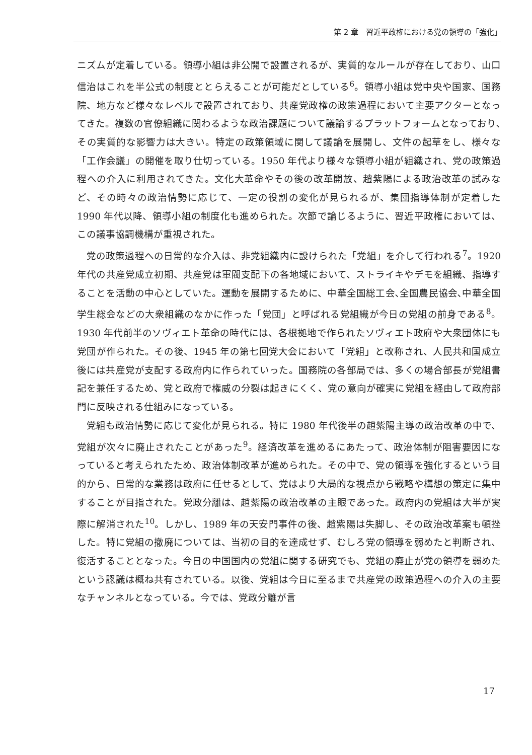第 2 章　習近平政権における党の領導の「強化」
ニズムが定着している。領導小組は非公開で設置されるが、実質的なルールが存在しており、山口信治はこれを半公式の制度ととらえることが可能だとしている<sup>6</sup>。領導小組は党中央や国家、国務院、地方など様々なレベルで設置されており、共産党政権の政策過程において主要アクターとなってきた。複数の官僚組織に関わるような政治課題について議論するプラットフォームとなっており､その実質的な影響力は大きい。特定の政策領域に関して議論を展開し、文件の起草をし、様々な「工作会議」の開催を取り仕切っている。1950 年代より様々な領導小組が組織され、党の政策過程への介入に利用されてきた。文化大革命やその後の改革開放、趙紫陽による政治改革の試みなど、その時々の政治情勢に応じて、一定の役割の変化が見られるが、集団指導体制が定着した 1990 年代以降、領導小組の制度化も進められた。次節で論じるように、習近平政権においては、この議事協調機構が重視された。
党の政策過程への日常的な介入は、非党組織内に設けられた「党組」を介して行われる<sup>7</sup>。1920 年代の共産党成立初期、共産党は軍閥支配下の各地域において、ストライキやデモを組織、指導することを活動の中心としていた。運動を展開するために、中華全国総工会､全国農民協会､中華全国学生総会などの大衆組織のなかに作った「党団」と呼ばれる党組織が今日の党組の前身である<sup>8</sup>。1930 年代前半のソヴィエト革命の時代には、各根拠地で作られたソヴィエト政府や大衆団体にも党団が作られた。その後、1945 年の第七回党大会において「党組」と改称され、人民共和国成立後には共産党が支配する政府内に作られていった。国務院の各部局では、多くの場合部長が党組書記を兼任するため、党と政府で権威の分裂は起きにくく、党の意向が確実に党組を経由して政府部門に反映される仕組みになっている。
党組も政治情勢に応じて変化が見られる。特に 1980 年代後半の趙紫陽主導の政治改革の中で、党組が次々に廃止されたことがあった<sup>9</sup>。経済改革を進めるにあたって、政治体制が阻害要因になっていると考えられたため、政治体制改革が進められた。その中で、党の領導を強化するという目的から、日常的な業務は政府に任せるとして、党はより大局的な視点から戦略や構想の策定に集中することが目指された。党政分離は、趙紫陽の政治改革の主眼であった。政府内の党組は大半が実際に解消された<sup>10</sup>。しかし、1989 年の天安門事件の後、趙紫陽は失脚し、その政治改革案も頓挫した。特に党組の撤廃については、当初の目的を達成せず、むしろ党の領導を弱めたと判断され、復活することとなった。今日の中国国内の党組に関する研究でも、党組の廃止が党の領導を弱めたという認識は概ね共有されている。以後、党組は今日に至るまで共産党の政策過程への介入の主要なチャンネルとなっている。今では、党政分離が言
17